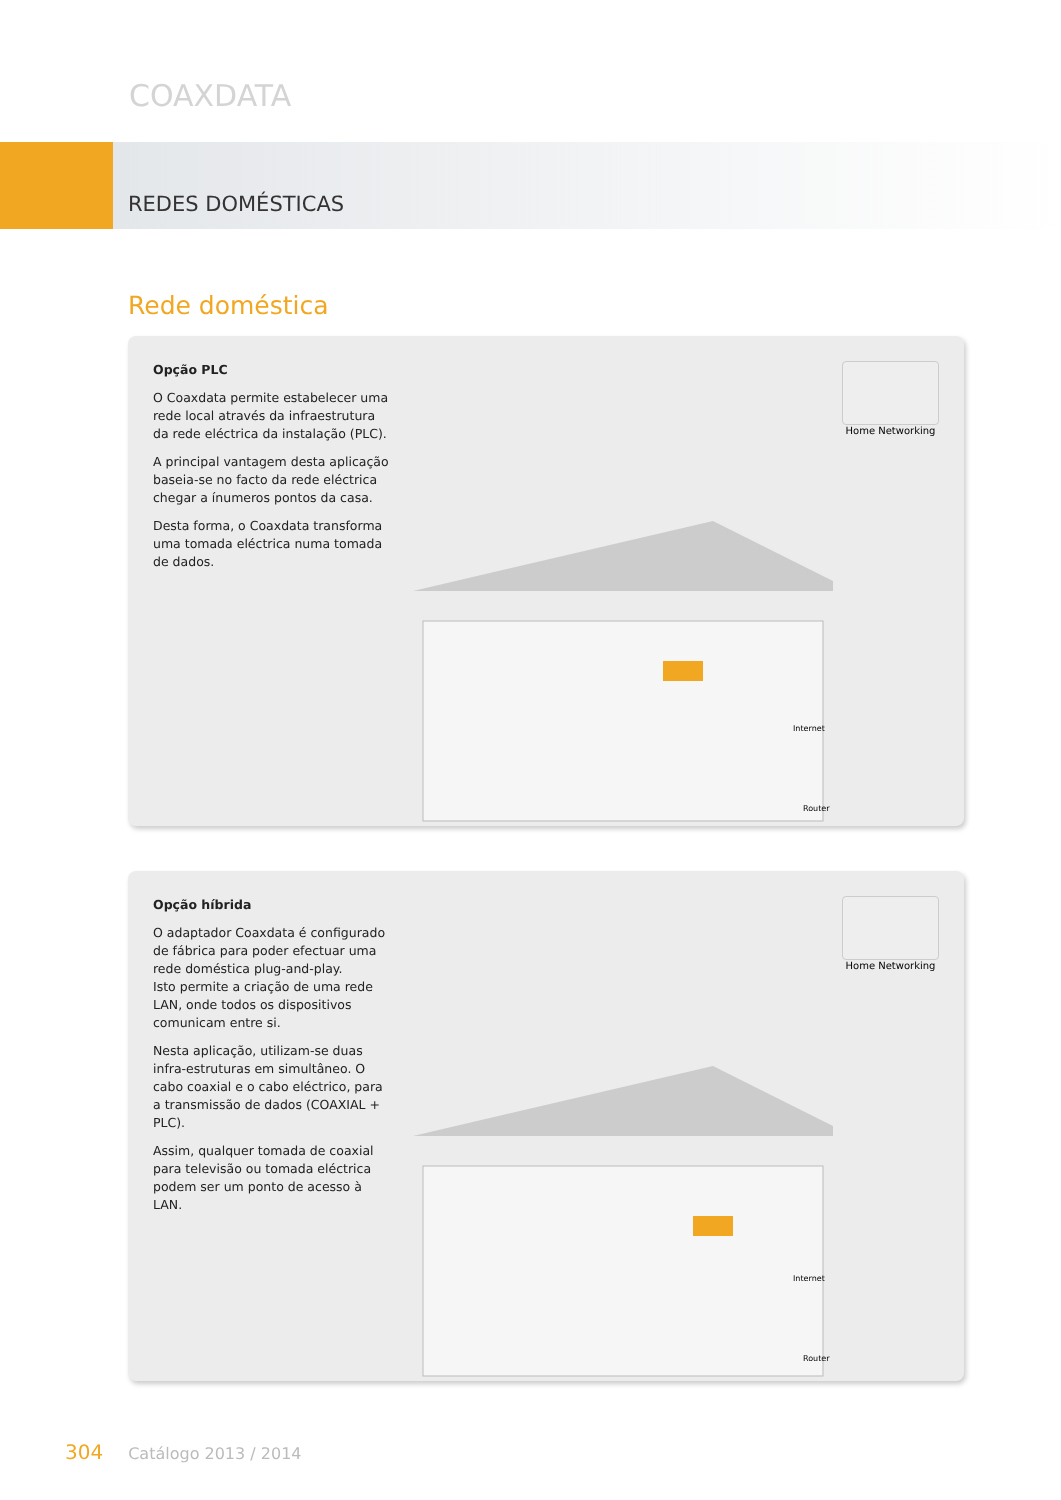COAXDATA
REDES DOMÉSTICAS
Rede doméstica
Opção PLC
O Coaxdata permite estabelecer uma rede local através da infraestrutura da rede eléctrica da instalação (PLC).
A principal vantagem desta aplicação baseia-se no facto da rede eléctrica chegar a ínumeros pontos da casa.
Desta forma, o Coaxdata transforma uma tomada eléctrica numa tomada de dados.
Home Networking
Router
Internet
Opção híbrida
O adaptador Coaxdata é configurado de fábrica para poder efectuar uma rede doméstica plug-and-play.
Isto permite a criação de uma rede LAN, onde todos os dispositivos comunicam entre si.
Nesta aplicação, utilizam-se duas infra-estruturas em simultâneo. O cabo coaxial e o cabo eléctrico, para a transmissão de dados (COAXIAL + PLC).
Assim, qualquer tomada de coaxial para televisão ou tomada eléctrica podem ser um ponto de acesso à LAN.
Home Networking
Router
Internet
304 Catálogo 2013 / 2014